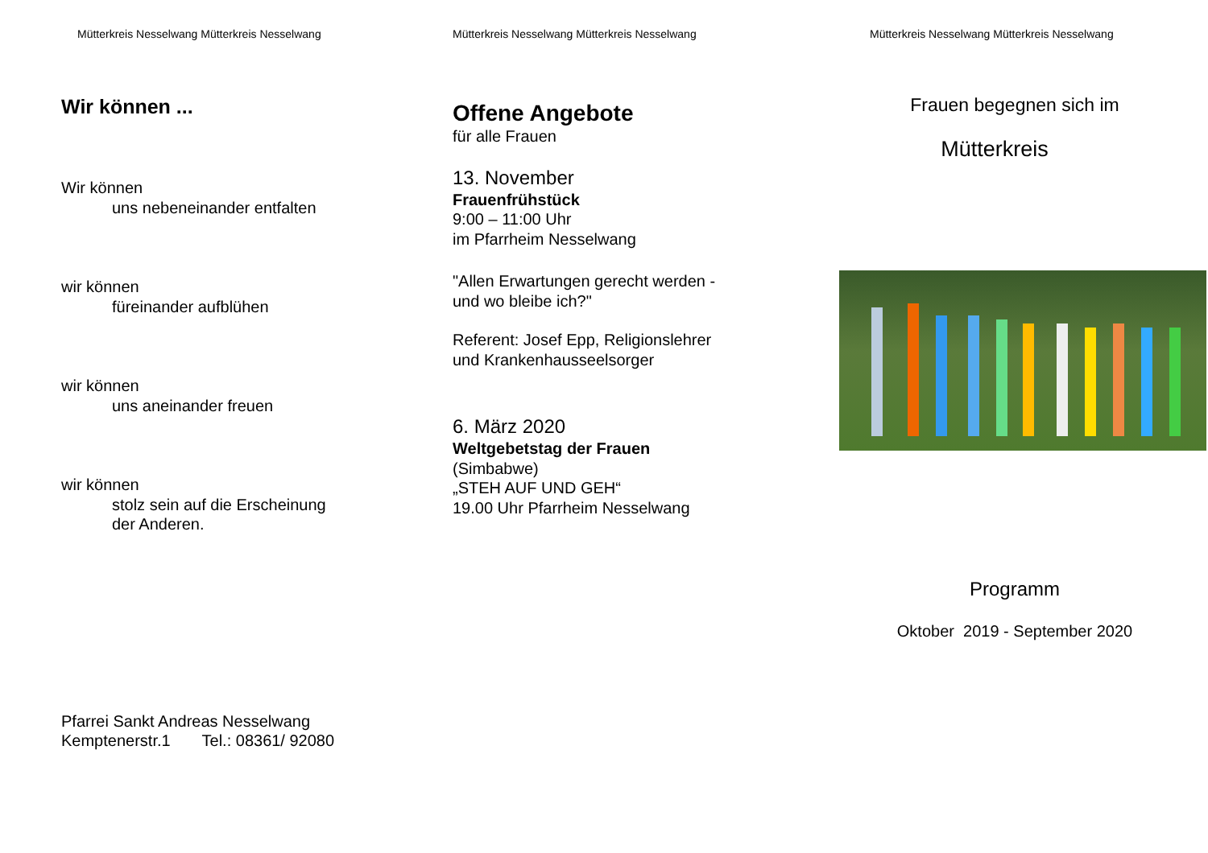Mütterkreis Nesselwang Mütterkreis Nesselwang
Wir können ...
Wir können
uns nebeneinander entfalten
wir können
füreinander aufblühen
wir können
uns aneinander freuen
wir können
stolz sein auf die Erscheinung
der Anderen.
Pfarrei Sankt Andreas Nesselwang
Kemptenerstr.1 Tel.: 08361/ 92080
Mütterkreis Nesselwang Mütterkreis Nesselwang
Offene Angebote
für alle Frauen
13. November
Frauenfrühstück
9:00 – 11:00 Uhr
im Pfarrheim Nesselwang
"Allen Erwartungen gerecht werden -
und wo bleibe ich?"
Referent: Josef Epp, Religionslehrer
und Krankenhausseelsorger
6. März 2020
Weltgebetstag der Frauen
(Simbabwe)
„STEH AUF UND GEH“
19.00 Uhr Pfarrheim Nesselwang
Mütterkreis Nesselwang Mütterkreis Nesselwang
Frauen begegnen sich im
Mütterkreis
Programm
Oktober 2019 - September 2020